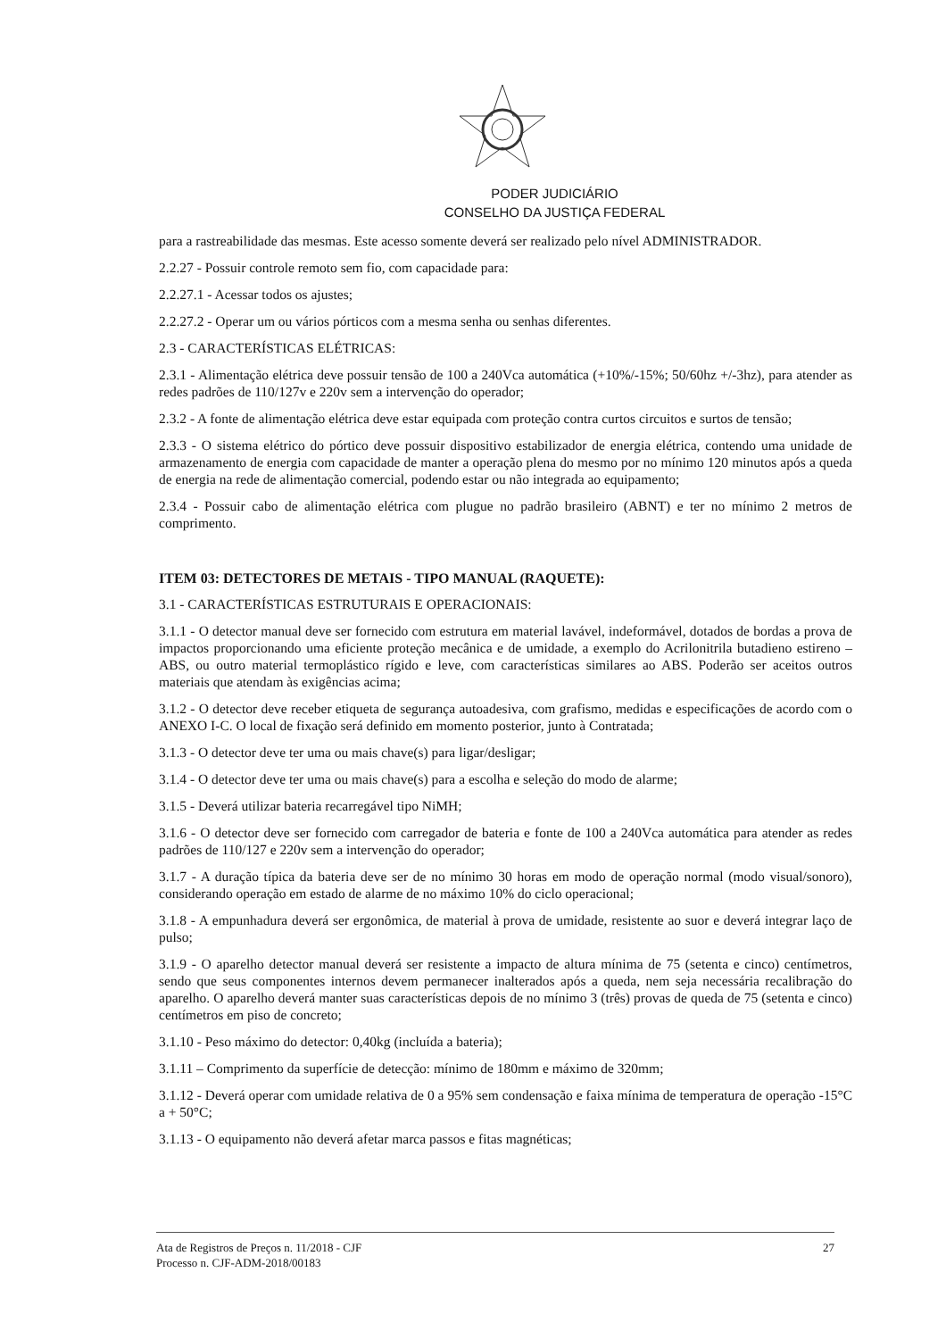PODER JUDICIÁRIO
CONSELHO DA JUSTIÇA FEDERAL
para a rastreabilidade das mesmas. Este acesso somente deverá ser realizado pelo nível ADMINISTRADOR.
2.2.27 - Possuir controle remoto sem fio, com capacidade para:
2.2.27.1 - Acessar todos os ajustes;
2.2.27.2 - Operar um ou vários pórticos com a mesma senha ou senhas diferentes.
2.3 - CARACTERÍSTICAS ELÉTRICAS:
2.3.1 - Alimentação elétrica deve possuir tensão de 100 a 240Vca automática (+10%/-15%; 50/60hz +/-3hz), para atender as redes padrões de 110/127v e 220v sem a intervenção do operador;
2.3.2 - A fonte de alimentação elétrica deve estar equipada com proteção contra curtos circuitos e surtos de tensão;
2.3.3 - O sistema elétrico do pórtico deve possuir dispositivo estabilizador de energia elétrica, contendo uma unidade de armazenamento de energia com capacidade de manter a operação plena do mesmo por no mínimo 120 minutos após a queda de energia na rede de alimentação comercial, podendo estar ou não integrada ao equipamento;
2.3.4 - Possuir cabo de alimentação elétrica com plugue no padrão brasileiro (ABNT) e ter no mínimo 2 metros de comprimento.
ITEM 03: DETECTORES DE METAIS - TIPO MANUAL (RAQUETE):
3.1 - CARACTERÍSTICAS ESTRUTURAIS E OPERACIONAIS:
3.1.1 - O detector manual deve ser fornecido com estrutura em material lavável, indeformável, dotados de bordas a prova de impactos proporcionando uma eficiente proteção mecânica e de umidade, a exemplo do Acrilonitrila butadieno estireno – ABS, ou outro material termoplástico rígido e leve, com características similares ao ABS. Poderão ser aceitos outros materiais que atendam às exigências acima;
3.1.2 - O detector deve receber etiqueta de segurança autoadesiva, com grafismo, medidas e especificações de acordo com o ANEXO I-C. O local de fixação será definido em momento posterior, junto à Contratada;
3.1.3 - O detector deve ter uma ou mais chave(s) para ligar/desligar;
3.1.4 - O detector deve ter uma ou mais chave(s) para a escolha e seleção do modo de alarme;
3.1.5 - Deverá utilizar bateria recarregável tipo NiMH;
3.1.6 - O detector deve ser fornecido com carregador de bateria e fonte de 100 a 240Vca automática para atender as redes padrões de 110/127 e 220v sem a intervenção do operador;
3.1.7 - A duração típica da bateria deve ser de no mínimo 30 horas em modo de operação normal (modo visual/sonoro), considerando operação em estado de alarme de no máximo 10% do ciclo operacional;
3.1.8 - A empunhadura deverá ser ergonômica, de material à prova de umidade, resistente ao suor e deverá integrar laço de pulso;
3.1.9 - O aparelho detector manual deverá ser resistente a impacto de altura mínima de 75 (setenta e cinco) centímetros, sendo que seus componentes internos devem permanecer inalterados após a queda, nem seja necessária recalibração do aparelho. O aparelho deverá manter suas características depois de no mínimo 3 (três) provas de queda de 75 (setenta e cinco) centímetros em piso de concreto;
3.1.10 - Peso máximo do detector: 0,40kg (incluída a bateria);
3.1.11 – Comprimento da superfície de detecção: mínimo de 180mm e máximo de 320mm;
3.1.12 - Deverá operar com umidade relativa de 0 a 95% sem condensação e faixa mínima de temperatura de operação -15°C a + 50°C;
3.1.13 - O equipamento não deverá afetar marca passos e fitas magnéticas;
Ata de Registros de Preços n. 11/2018 - CJF
Processo n. CJF-ADM-2018/00183
27